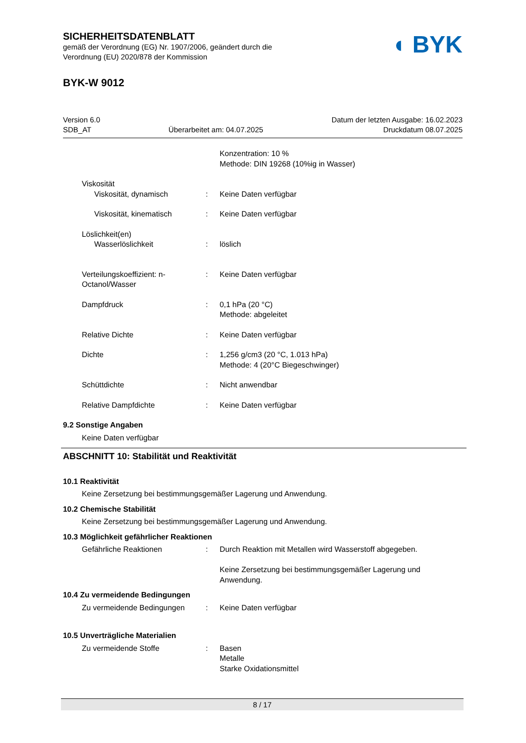SICHERHEITSDATENBLATT
gemäß der Verordnung (EG) Nr. 1907/2006, geändert durch die
Verordnung (EU) 2020/878 der Kommission
BYK-W 9012
◖ BYK
Version 6.0
SDB_AT
Überarbeitet am: 04.07.2025 Datum der letzten Ausgabe: 16.02.2023
Druckdatum 08.07.2025
Konzentration: 10 %
Methode: DIN 19268 (10%ig in Wasser)
Viskosität
Viskosität, dynamisch : Keine Daten verfügbar
Viskosität, kinematisch : Keine Daten verfügbar
Löslichkeit(en)
Wasserlöslichkeit : löslich
Verteilungskoeffizient: n-Octanol/Wasser
: Keine Daten verfügbar
Dampfdruck : 0,1 hPa (20 °C)
Methode: abgeleitet
Relative Dichte : Keine Daten verfügbar
Dichte : 1,256 g/cm3 (20 °C, 1.013 hPa)
Methode: 4 (20°C Biegeschwinger)
Schüttdichte : Nicht anwendbar
Relative Dampfdichte : Keine Daten verfügbar
9.2 Sonstige Angaben
Keine Daten verfügbar
ABSCHNITT 10: Stabilität und Reaktivität
10.1 Reaktivität
Keine Zersetzung bei bestimmungsgemäßer Lagerung und Anwendung.
10.2 Chemische Stabilität
Keine Zersetzung bei bestimmungsgemäßer Lagerung und Anwendung.
10.3 Möglichkeit gefährlicher Reaktionen
Gefährliche Reaktionen : Durch Reaktion mit Metallen wird Wasserstoff abgegeben.
Keine Zersetzung bei bestimmungsgemäßer Lagerung und Anwendung.
10.4 Zu vermeidende Bedingungen
Zu vermeidende Bedingungen : Keine Daten verfügbar
10.5 Unverträgliche Materialien
Zu vermeidende Stoffe : Basen
Metalle
Starke Oxidationsmittel
8 / 17